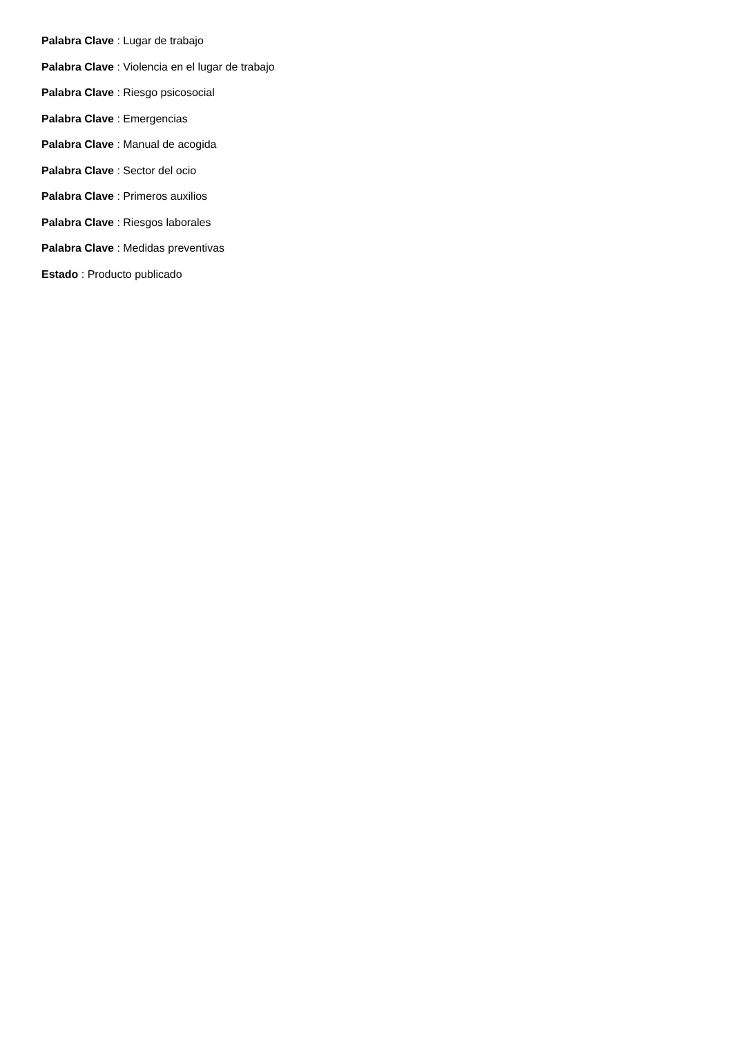Palabra Clave : Lugar de trabajo
Palabra Clave : Violencia en el lugar de trabajo
Palabra Clave : Riesgo psicosocial
Palabra Clave : Emergencias
Palabra Clave : Manual de acogida
Palabra Clave : Sector del ocio
Palabra Clave : Primeros auxilios
Palabra Clave : Riesgos laborales
Palabra Clave : Medidas preventivas
Estado : Producto publicado